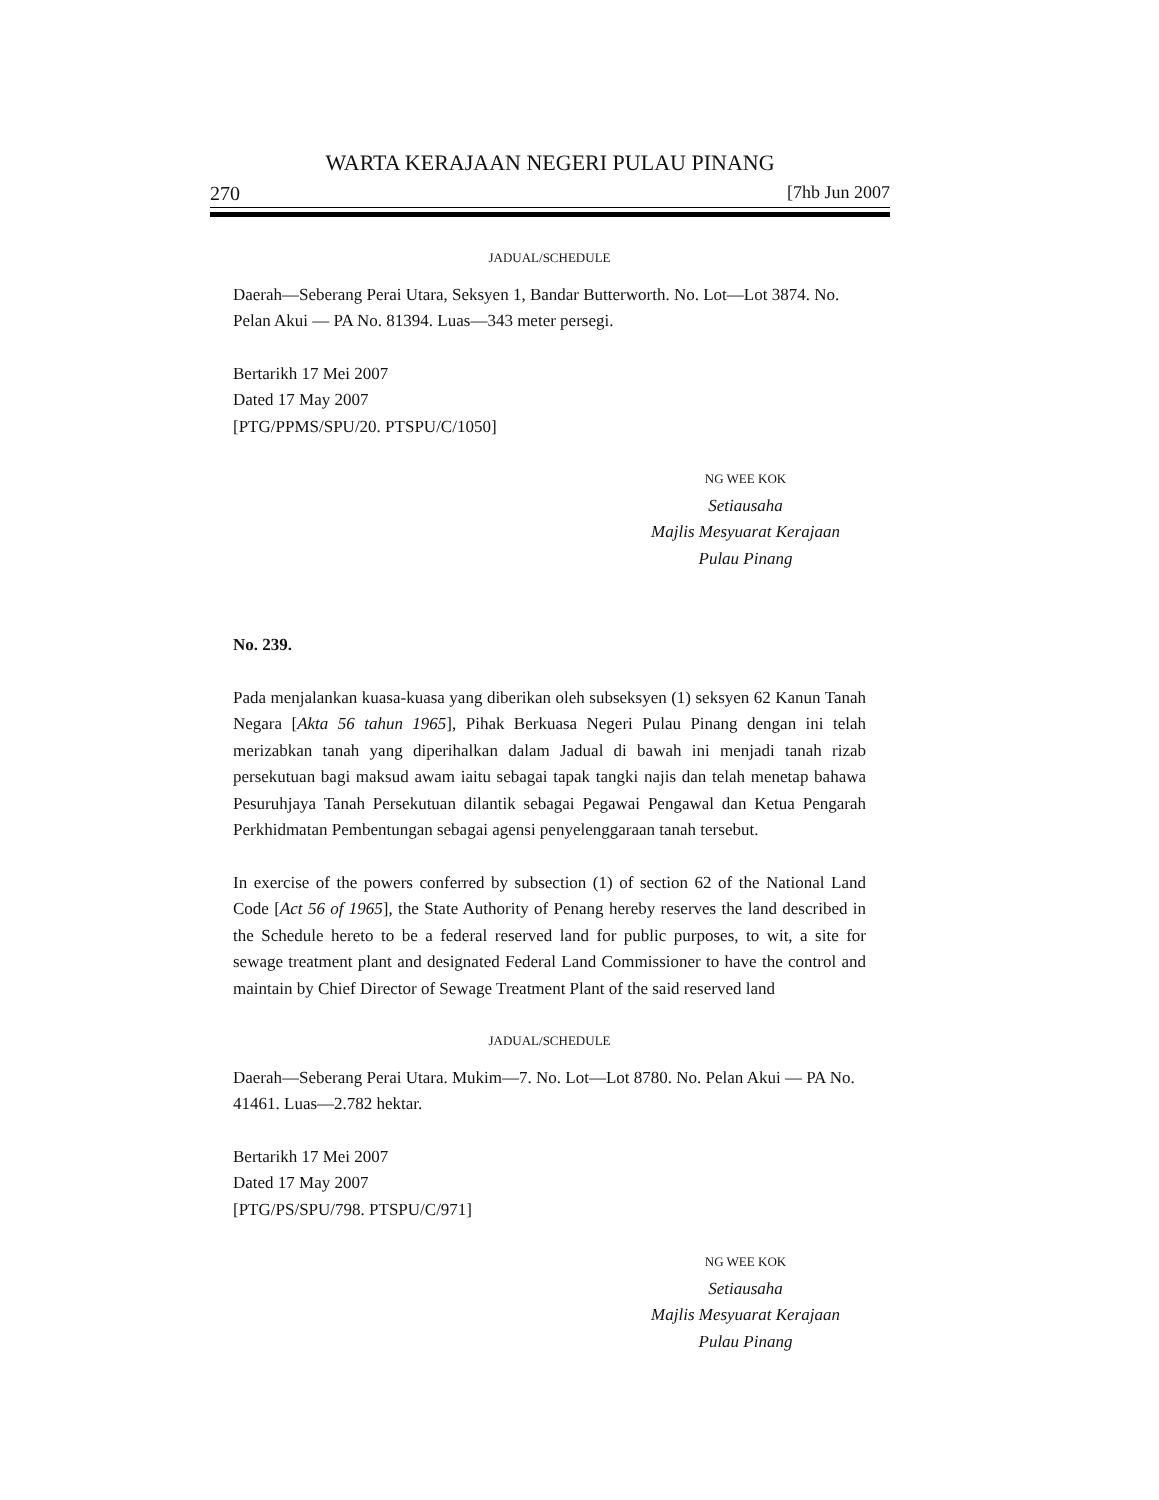WARTA KERAJAAN NEGERI PULAU PINANG
270 [7hb Jun 2007
JADUAL/SCHEDULE
Daerah—Seberang Perai Utara, Seksyen 1, Bandar Butterworth. No. Lot—Lot 3874. No. Pelan Akui — PA No. 81394. Luas—343 meter persegi.
Bertarikh 17 Mei 2007
Dated 17 May 2007
[PTG/PPMS/SPU/20. PTSPU/C/1050]
NG WEE KOK
Setiausaha
Majlis Mesyuarat Kerajaan
Pulau Pinang
No. 239.
Pada menjalankan kuasa-kuasa yang diberikan oleh subseksyen (1) seksyen 62 Kanun Tanah Negara [Akta 56 tahun 1965], Pihak Berkuasa Negeri Pulau Pinang dengan ini telah merizabkan tanah yang diperihalkan dalam Jadual di bawah ini menjadi tanah rizab persekutuan bagi maksud awam iaitu sebagai tapak tangki najis dan telah menetap bahawa Pesuruhjaya Tanah Persekutuan dilantik sebagai Pegawai Pengawal dan Ketua Pengarah Perkhidmatan Pembentungan sebagai agensi penyelenggaraan tanah tersebut.
In exercise of the powers conferred by subsection (1) of section 62 of the National Land Code [Act 56 of 1965], the State Authority of Penang hereby reserves the land described in the Schedule hereto to be a federal reserved land for public purposes, to wit, a site for sewage treatment plant and designated Federal Land Commissioner to have the control and maintain by Chief Director of Sewage Treatment Plant of the said reserved land
JADUAL/SCHEDULE
Daerah—Seberang Perai Utara. Mukim—7. No. Lot—Lot 8780. No. Pelan Akui — PA No. 41461. Luas—2.782 hektar.
Bertarikh 17 Mei 2007
Dated 17 May 2007
[PTG/PS/SPU/798. PTSPU/C/971]
NG WEE KOK
Setiausaha
Majlis Mesyuarat Kerajaan
Pulau Pinang